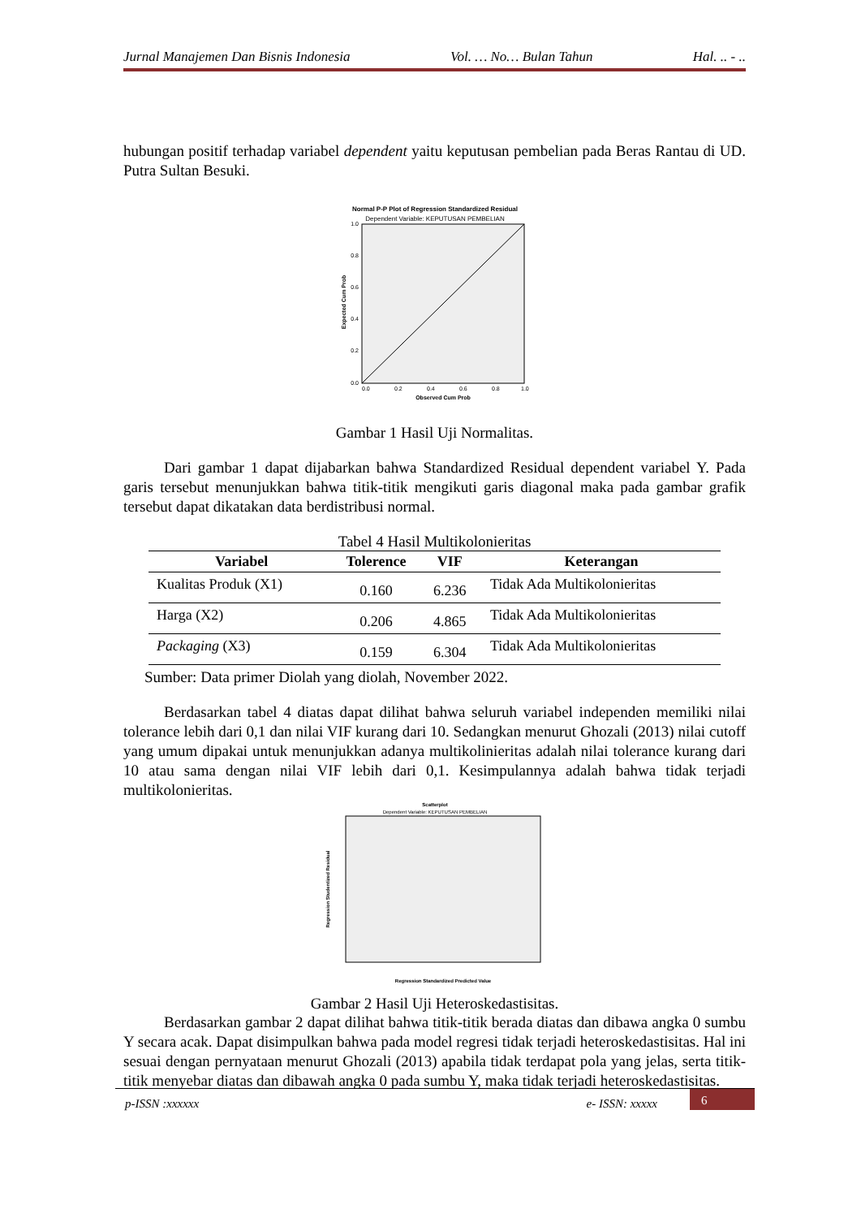Jurnal Manajemen Dan Bisnis Indonesia Vol. … No… Bulan Tahun Hal. .. - ..
hubungan positif terhadap variabel dependent yaitu keputusan pembelian pada Beras Rantau di UD. Putra Sultan Besuki.
Normal P-P Plot of Regression Standardized Residual
Dependent Variable: KEPUTUSAN PEMBELIAN
0.0
0.2
0.4
0.6
0.8
1.0
0.0
0.2
0.4
0.6
0.8
1.0
Observed Cum Prob
Expected Cum Prob
Gambar 1 Hasil Uji Normalitas.
Dari gambar 1 dapat dijabarkan bahwa Standardized Residual dependent variabel Y. Pada garis tersebut menunjukkan bahwa titik-titik mengikuti garis diagonal maka pada gambar grafik tersebut dapat dikatakan data berdistribusi normal.
Tabel 4 Hasil Multikolonieritas
| Variabel | Tolerence | VIF | Keterangan |
| --- | --- | --- | --- |
| Kualitas Produk (X1) | 0.160 | 6.236 | Tidak Ada Multikolonieritas |
| Harga (X2) | 0.206 | 4.865 | Tidak Ada Multikolonieritas |
| Packaging (X3) | 0.159 | 6.304 | Tidak Ada Multikolonieritas |
Sumber: Data primer Diolah yang diolah, November 2022.
Berdasarkan tabel 4 diatas dapat dilihat bahwa seluruh variabel independen memiliki nilai tolerance lebih dari 0,1 dan nilai VIF kurang dari 10. Sedangkan menurut Ghozali (2013) nilai cutoff yang umum dipakai untuk menunjukkan adanya multikolinieritas adalah nilai tolerance kurang dari 10 atau sama dengan nilai VIF lebih dari 0,1. Kesimpulannya adalah bahwa tidak terjadi multikolonieritas.
Scatterplot
Dependent Variable: KEPUTUSAN PEMBELIAN
Regression Standardized Predicted Value
Regression Studentized Residual
Gambar 2 Hasil Uji Heteroskedastisitas.
Berdasarkan gambar 2 dapat dilihat bahwa titik-titik berada diatas dan dibawa angka 0 sumbu Y secara acak. Dapat disimpulkan bahwa pada model regresi tidak terjadi heteroskedastisitas. Hal ini sesuai dengan pernyataan menurut Ghozali (2013) apabila tidak terdapat pola yang jelas, serta titik-titik menyebar diatas dan dibawah angka 0 pada sumbu Y, maka tidak terjadi heteroskedastisitas.
p-ISSN :xxxxxx e- ISSN: xxxxx 6